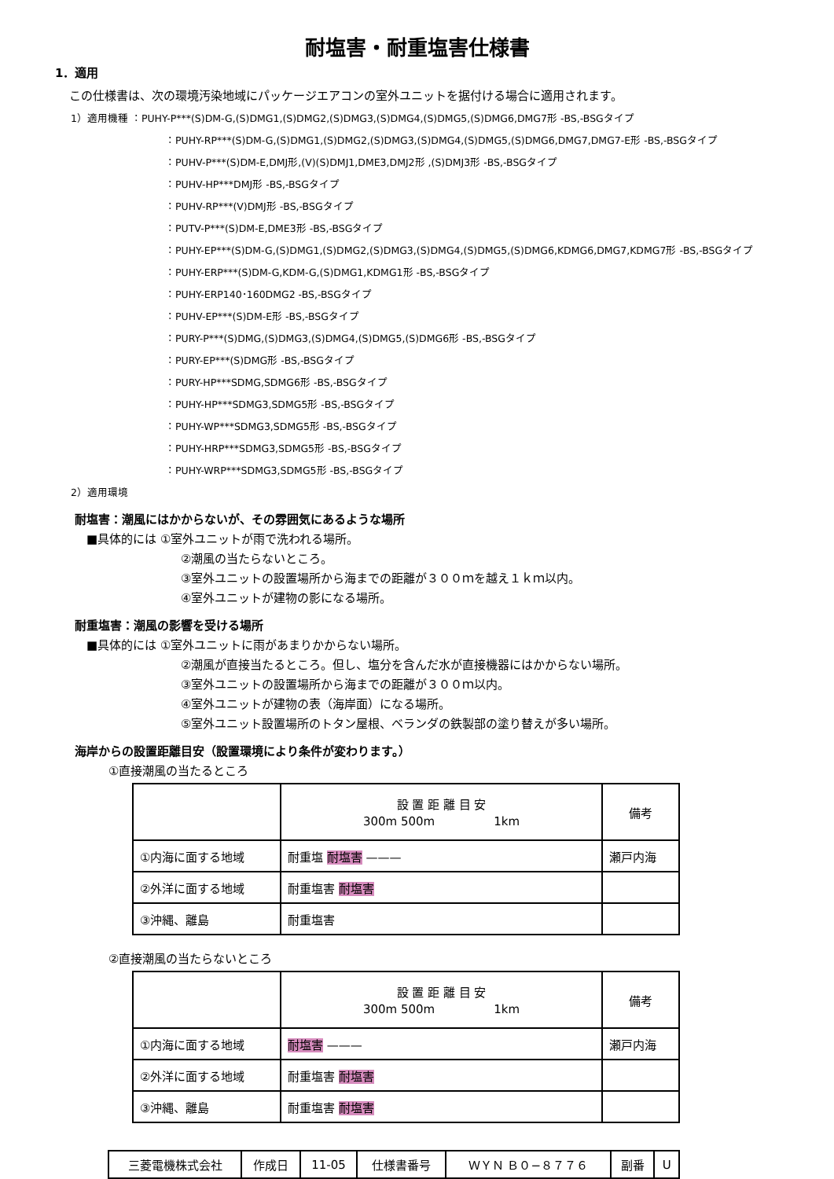耐塩害・耐重塩害仕様書
1．適用
この仕様書は、次の環境汚染地域にパッケージエアコンの室外ユニットを据付ける場合に適用されます。
1）適用機種 ：PUHY-P***(S)DM-G,(S)DMG1,(S)DMG2,(S)DMG3,(S)DMG4,(S)DMG5,(S)DMG6,DMG7形 -BS,-BSGタイプ
：PUHY-RP***(S)DM-G,(S)DMG1,(S)DMG2,(S)DMG3,(S)DMG4,(S)DMG5,(S)DMG6,DMG7,DMG7-E形 -BS,-BSGタイプ
：PUHV-P***(S)DM-E,DMJ形,(V)(S)DMJ1,DME3,DMJ2形 ,(S)DMJ3形 -BS,-BSGタイプ
：PUHV-HP***DMJ形 -BS,-BSGタイプ
：PUHV-RP***(V)DMJ形 -BS,-BSGタイプ
：PUTV-P***(S)DM-E,DME3形 -BS,-BSGタイプ
：PUHY-EP***(S)DM-G,(S)DMG1,(S)DMG2,(S)DMG3,(S)DMG4,(S)DMG5,(S)DMG6,KDMG6,DMG7,KDMG7形 -BS,-BSGタイプ
：PUHY-ERP***(S)DM-G,KDM-G,(S)DMG1,KDMG1形 -BS,-BSGタイプ
：PUHY-ERP140･160DMG2 -BS,-BSGタイプ
：PUHV-EP***(S)DM-E形 -BS,-BSGタイプ
：PURY-P***(S)DMG,(S)DMG3,(S)DMG4,(S)DMG5,(S)DMG6形 -BS,-BSGタイプ
：PURY-EP***(S)DMG形 -BS,-BSGタイプ
：PURY-HP***SDMG,SDMG6形 -BS,-BSGタイプ
：PUHY-HP***SDMG3,SDMG5形 -BS,-BSGタイプ
：PUHY-WP***SDMG3,SDMG5形 -BS,-BSGタイプ
：PUHY-HRP***SDMG3,SDMG5形 -BS,-BSGタイプ
：PUHY-WRP***SDMG3,SDMG5形 -BS,-BSGタイプ
2）適用環境
耐塩害：潮風にはかからないが、その雰囲気にあるような場所
■具体的には ①室外ユニットが雨で洗われる場所。
②潮風の当たらないところ。
③室外ユニットの設置場所から海までの距離が３００ｍを越え１ｋｍ以内。
④室外ユニットが建物の影になる場所。
耐重塩害：潮風の影響を受ける場所
■具体的には ①室外ユニットに雨があまりかからない場所。
②潮風が直接当たるところ。但し、塩分を含んだ水が直接機器にはかからない場所。
③室外ユニットの設置場所から海までの距離が３００ｍ以内。
④室外ユニットが建物の表（海岸面）になる場所。
⑤室外ユニット設置場所のトタン屋根、ベランダの鉄製部の塗り替えが多い場所。
海岸からの設置距離目安（設置環境により条件が変わります。）
①直接潮風の当たるところ
| | 設 置 距 離 目 安 300m 500m 1km | 備考 |
| ①内海に面する地域 | 耐重塩 耐塩害 ——— | 瀬戸内海 |
| ②外洋に面する地域 | 耐重塩害 耐塩害 | |
| ③沖縄、離島 | 耐重塩害 | |
②直接潮風の当たらないところ
| | 設 置 距 離 目 安 300m 500m 1km | 備考 |
| ①内海に面する地域 | 耐塩害 ——— | 瀬戸内海 |
| ②外洋に面する地域 | 耐重塩害 耐塩害 | |
| ③沖縄、離島 | 耐重塩害 耐塩害 | |
| 三菱電機株式会社 | 作成日 | 11-05 | 仕様書番号 | ＷＹＮ Ｂ０−８７７６ | 副番 | U |